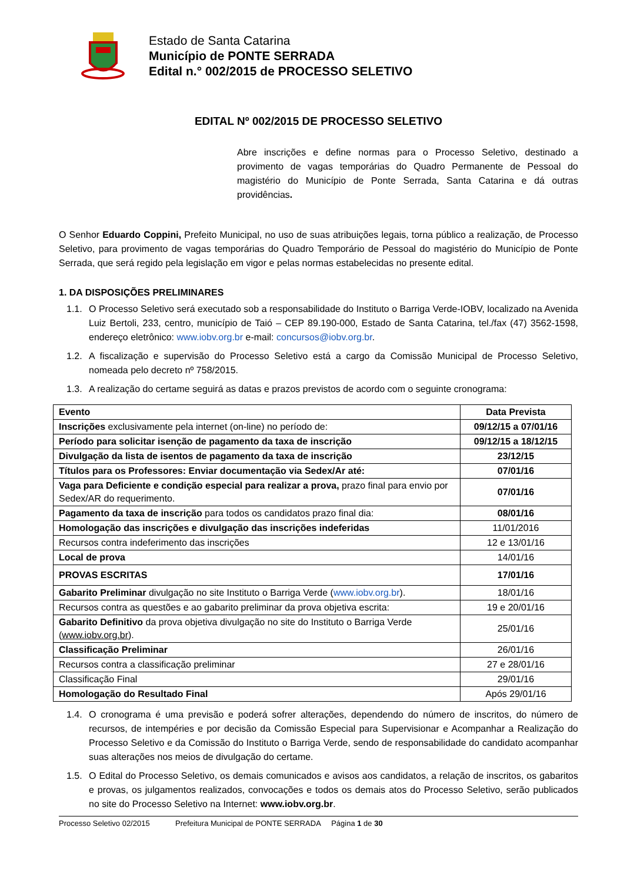Estado de Santa Catarina
Município de PONTE SERRADA
Edital n.° 002/2015 de PROCESSO SELETIVO
EDITAL Nº 002/2015 DE PROCESSO SELETIVO
Abre inscrições e define normas para o Processo Seletivo, destinado a provimento de vagas temporárias do Quadro Permanente de Pessoal do magistério do Município de Ponte Serrada, Santa Catarina e dá outras providências.
O Senhor Eduardo Coppini, Prefeito Municipal, no uso de suas atribuições legais, torna público a realização, de Processo Seletivo, para provimento de vagas temporárias do Quadro Temporário de Pessoal do magistério do Município de Ponte Serrada, que será regido pela legislação em vigor e pelas normas estabelecidas no presente edital.
1. DA DISPOSIÇÕES PRELIMINARES
1.1.
O Processo Seletivo será executado sob a responsabilidade do Instituto o Barriga Verde-IOBV, localizado na Avenida Luiz Bertoli, 233, centro, município de Taió – CEP 89.190-000, Estado de Santa Catarina, tel./fax (47) 3562-1598, endereço eletrônico: www.iobv.org.br e-mail: concursos@iobv.org.br.
1.2.
A fiscalização e supervisão do Processo Seletivo está a cargo da Comissão Municipal de Processo Seletivo, nomeada pelo decreto nº 758/2015.
1.3.
A realização do certame seguirá as datas e prazos previstos de acordo com o seguinte cronograma:
| Evento | Data Prevista |
| --- | --- |
| Inscrições exclusivamente pela internet (on-line) no período de: | 09/12/15 a 07/01/16 |
| Período para solicitar isenção de pagamento da taxa de inscrição | 09/12/15 a 18/12/15 |
| Divulgação da lista de isentos de pagamento da taxa de inscrição | 23/12/15 |
| Títulos para os Professores: Enviar documentação via Sedex/Ar até: | 07/01/16 |
| Vaga para Deficiente e condição especial para realizar a prova, prazo final para envio por Sedex/AR do requerimento. | 07/01/16 |
| Pagamento da taxa de inscrição para todos os candidatos prazo final dia: | 08/01/16 |
| Homologação das inscrições e divulgação das inscrições indeferidas | 11/01/2016 |
| Recursos contra indeferimento das inscrições | 12 e 13/01/16 |
| Local de prova | 14/01/16 |
| PROVAS ESCRITAS | 17/01/16 |
| Gabarito Preliminar divulgação no site Instituto o Barriga Verde ( www.iobv.org.br ). | 18/01/16 |
| Recursos contra as questões e ao gabarito preliminar da prova objetiva escrita: | 19 e 20/01/16 |
| Gabarito Definitivo da prova objetiva divulgação no site do Instituto o Barriga Verde ( www.iobv.org.br ). | 25/01/16 |
| Classificação Preliminar | 26/01/16 |
| Recursos contra a classificação preliminar | 27 e 28/01/16 |
| Classificação Final | 29/01/16 |
| Homologação do Resultado Final | Após 29/01/16 |
1.4.
O cronograma é uma previsão e poderá sofrer alterações, dependendo do número de inscritos, do número de recursos, de intempéries e por decisão da Comissão Especial para Supervisionar e Acompanhar a Realização do Processo Seletivo e da Comissão do Instituto o Barriga Verde, sendo de responsabilidade do candidato acompanhar suas alterações nos meios de divulgação do certame.
1.5.
O Edital do Processo Seletivo, os demais comunicados e avisos aos candidatos, a relação de inscritos, os gabaritos e provas, os julgamentos realizados, convocações e todos os demais atos do Processo Seletivo, serão publicados no site do Processo Seletivo na Internet: www.iobv.org.br.
Processo Seletivo 02/2015 Prefeitura Municipal de PONTE SERRADA Página 1 de 30